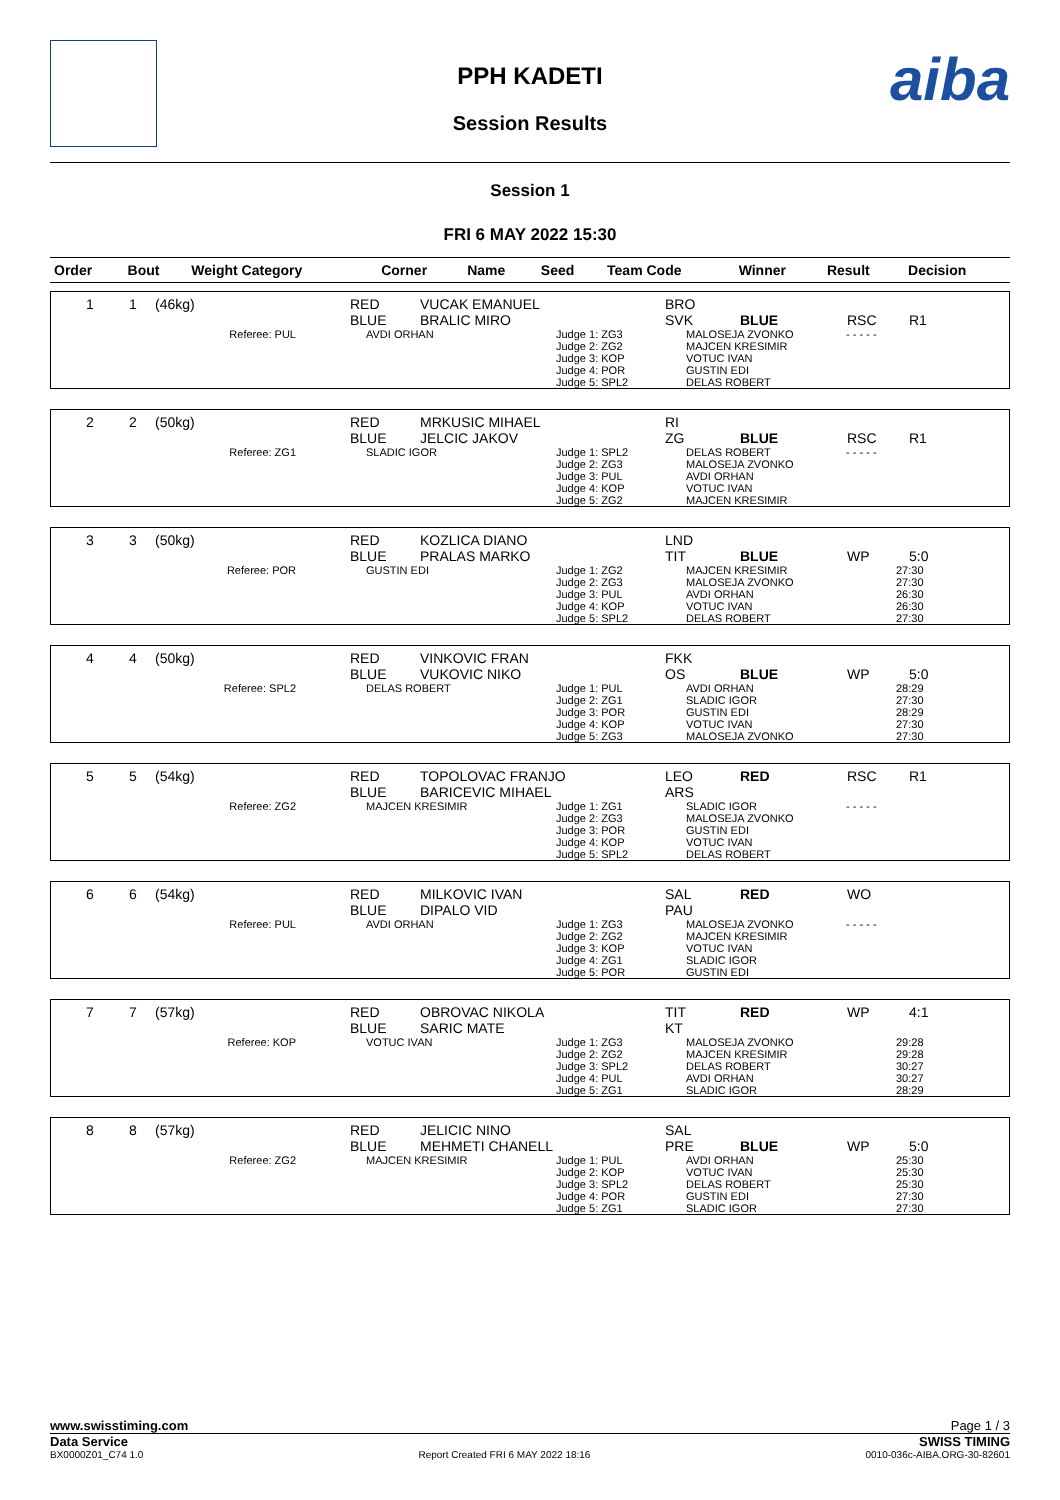PPH KADETI
Session Results
aiba
Session 1
FRI 6 MAY 2022 15:30
| Order | Bout | Weight Category | Corner | Name | Seed | Team Code | Winner | Result | Decision |
| --- | --- | --- | --- | --- | --- | --- | --- | --- | --- |
1 1 (46kg) RED
BLUE VUCAK EMANUEL
BRALIC MIRO BRO
SVK
BLUE
RSC
R1
Referee: PUL AVDI ORHAN Judge 1: ZG3
Judge 2: ZG2
Judge 3: KOP
Judge 4: POR
Judge 5: SPL2 MALOSEJA ZVONKO
MAJCEN KRESIMIR
VOTUC IVAN
GUSTIN EDI
DELAS ROBERT - - - - -
2 2 (50kg) RED
BLUE MRKUSIC MIHAEL
JELCIC JAKOV RI
ZG
BLUE
RSC
R1
Referee: ZG1 SLADIC IGOR Judge 1: SPL2
Judge 2: ZG3
Judge 3: PUL
Judge 4: KOP
Judge 5: ZG2 DELAS ROBERT
MALOSEJA ZVONKO
AVDI ORHAN
VOTUC IVAN
MAJCEN KRESIMIR - - - - -
3 3 (50kg) RED
BLUE KOZLICA DIANO
PRALAS MARKO LND
TIT
BLUE
WP
5:0
Referee: POR GUSTIN EDI Judge 1: ZG2
Judge 2: ZG3
Judge 3: PUL
Judge 4: KOP
Judge 5: SPL2 MAJCEN KRESIMIR
MALOSEJA ZVONKO
AVDI ORHAN
VOTUC IVAN
DELAS ROBERT 27:30
27:30
26:30
26:30
27:30
4 4 (50kg) RED
BLUE VINKOVIC FRAN
VUKOVIC NIKO FKK
OS
BLUE
WP
5:0
Referee: SPL2 DELAS ROBERT Judge 1: PUL
Judge 2: ZG1
Judge 3: POR
Judge 4: KOP
Judge 5: ZG3 AVDI ORHAN
SLADIC IGOR
GUSTIN EDI
VOTUC IVAN
MALOSEJA ZVONKO 28:29
27:30
28:29
27:30
27:30
5 5 (54kg) RED
BLUE TOPOLOVAC FRANJO
BARICEVIC MIHAEL LEO
ARS RED RSC R1
Referee: ZG2 MAJCEN KRESIMIR Judge 1: ZG1
Judge 2: ZG3
Judge 3: POR
Judge 4: KOP
Judge 5: SPL2 SLADIC IGOR
MALOSEJA ZVONKO
GUSTIN EDI
VOTUC IVAN
DELAS ROBERT - - - - -
6 6 (54kg) RED
BLUE MILKOVIC IVAN
DIPALO VID SAL
PAU RED WO
Referee: PUL AVDI ORHAN Judge 1: ZG3
Judge 2: ZG2
Judge 3: KOP
Judge 4: ZG1
Judge 5: POR MALOSEJA ZVONKO
MAJCEN KRESIMIR
VOTUC IVAN
SLADIC IGOR
GUSTIN EDI - - - - -
7 7 (57kg) RED
BLUE OBROVAC NIKOLA
SARIC MATE TIT
KT RED WP 4:1
Referee: KOP VOTUC IVAN Judge 1: ZG3
Judge 2: ZG2
Judge 3: SPL2
Judge 4: PUL
Judge 5: ZG1 MALOSEJA ZVONKO
MAJCEN KRESIMIR
DELAS ROBERT
AVDI ORHAN
SLADIC IGOR 29:28
29:28
30:27
30:27
28:29
8 8 (57kg) RED
BLUE JELICIC NINO
MEHMETI CHANELL SAL
PRE
BLUE
WP
5:0
Referee: ZG2 MAJCEN KRESIMIR Judge 1: PUL
Judge 2: KOP
Judge 3: SPL2
Judge 4: POR
Judge 5: ZG1 AVDI ORHAN
VOTUC IVAN
DELAS ROBERT
GUSTIN EDI
SLADIC IGOR 25:30
25:30
25:30
27:30
27:30
www.swisstiming.com Page 1 / 3
Data Service SWISS TIMING
BX0000Z01_C74 1.0 Report Created FRI 6 MAY 2022 18:16 0010-036c-AIBA.ORG-30-82601